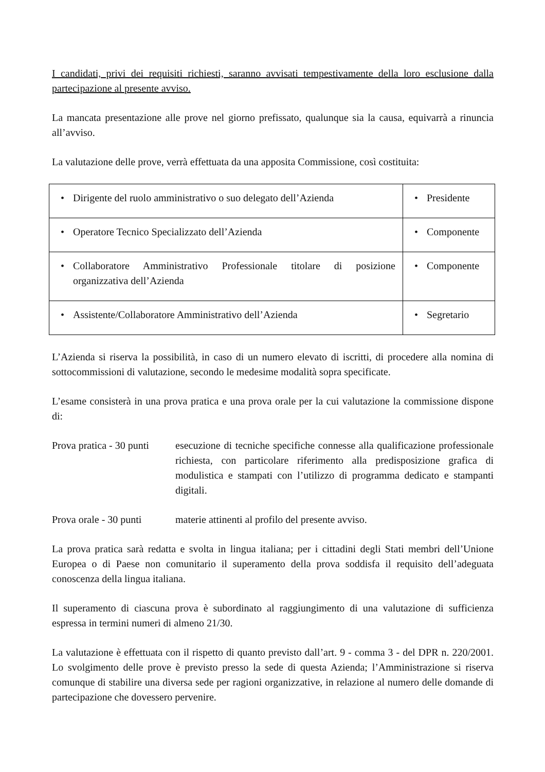I candidati, privi dei requisiti richiesti, saranno avvisati tempestivamente della loro esclusione dalla partecipazione al presente avviso.
La mancata presentazione alle prove nel giorno prefissato, qualunque sia la causa, equivarrà a rinuncia all’avviso.
La valutazione delle prove, verrà effettuata da una apposita Commissione, così costituita:
| • Dirigente del ruolo amministrativo o suo delegato dell’Azienda | • Presidente |
| • Operatore Tecnico Specializzato dell’Azienda | • Componente |
| • Collaboratore Amministrativo Professionale titolare di posizione organizzativa dell’Azienda | • Componente |
| • Assistente/Collaboratore Amministrativo dell’Azienda | • Segretario |
L’Azienda si riserva la possibilità, in caso di un numero elevato di iscritti, di procedere alla nomina di sottocommissioni di valutazione, secondo le medesime modalità sopra specificate.
L’esame consisterà in una prova pratica e una prova orale per la cui valutazione la commissione dispone di:
Prova pratica - 30 punti
esecuzione di tecniche specifiche connesse alla qualificazione professionale richiesta, con particolare riferimento alla predisposizione grafica di modulistica e stampati con l’utilizzo di programma dedicato e stampanti digitali.
Prova orale - 30 punti
materie attinenti al profilo del presente avviso.
La prova pratica sarà redatta e svolta in lingua italiana; per i cittadini degli Stati membri dell’Unione Europea o di Paese non comunitario il superamento della prova soddisfa il requisito dell’adeguata conoscenza della lingua italiana.
Il superamento di ciascuna prova è subordinato al raggiungimento di una valutazione di sufficienza espressa in termini numeri di almeno 21/30.
La valutazione è effettuata con il rispetto di quanto previsto dall’art. 9 - comma 3 - del DPR n. 220/2001. Lo svolgimento delle prove è previsto presso la sede di questa Azienda; l’Amministrazione si riserva comunque di stabilire una diversa sede per ragioni organizzative, in relazione al numero delle domande di partecipazione che dovessero pervenire.